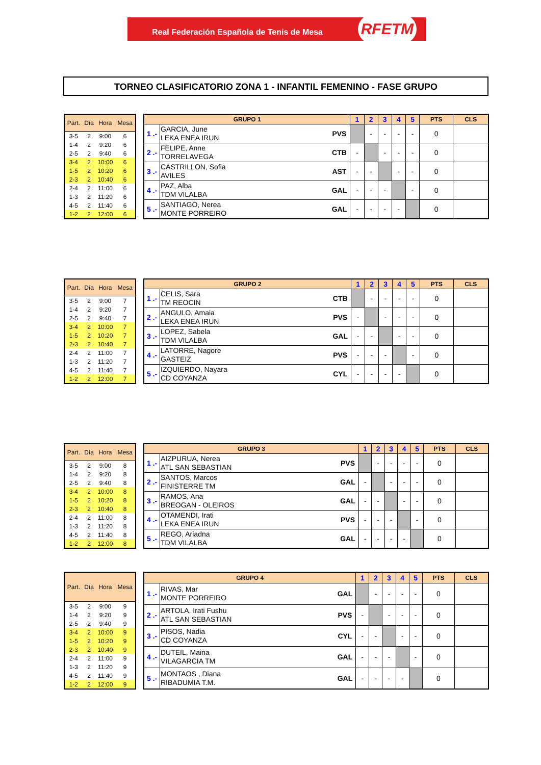Real Federación Española de Tenis de Mesa RFETM
TORNEO CLASIFICATORIO ZONA 1 - INFANTIL FEMENINO - FASE GRUPO
| Part. | Día | Hora | Mesa |
| --- | --- | --- | --- |
| 3-5 | 2 | 9:00 | 6 |
| 1-4 | 2 | 9:20 | 6 |
| 2-5 | 2 | 9:40 | 6 |
| 3-4 | 2 | 10:00 | 6 |
| 1-5 | 2 | 10:20 | 6 |
| 2-3 | 2 | 10:40 | 6 |
| 2-4 | 2 | 11:00 | 6 |
| 1-3 | 2 | 11:20 | 6 |
| 4-5 | 2 | 11:40 | 6 |
| 1-2 | 2 | 12:00 | 6 |
| GRUPO 1 | | | 1 | 2 | 3 | 4 | 5 | PTS | CLS |
| --- | --- | --- | --- | --- | --- | --- | --- | --- | --- |
| 1 .- | GARCIA, June LEKA ENEA IRUN | PVS | | - | - | - | - | 0 | |
| 2 .- | FELIPE, Anne TORRELAVEGA | CTB | - | | - | - | - | 0 | |
| 3 .- | CASTRILLON, Sofia AVILES | AST | - | - | | - | - | 0 | |
| 4 .- | PAZ, Alba TDM VILALBA | GAL | - | - | - | | - | 0 | |
| 5 .- | SANTIAGO, Nerea MONTE PORREIRO | GAL | - | - | - | - | | 0 | |
| Part. | Día | Hora | Mesa |
| --- | --- | --- | --- |
| 3-5 | 2 | 9:00 | 7 |
| 1-4 | 2 | 9:20 | 7 |
| 2-5 | 2 | 9:40 | 7 |
| 3-4 | 2 | 10:00 | 7 |
| 1-5 | 2 | 10:20 | 7 |
| 2-3 | 2 | 10:40 | 7 |
| 2-4 | 2 | 11:00 | 7 |
| 1-3 | 2 | 11:20 | 7 |
| 4-5 | 2 | 11:40 | 7 |
| 1-2 | 2 | 12:00 | 7 |
| GRUPO 2 | | | 1 | 2 | 3 | 4 | 5 | PTS | CLS |
| --- | --- | --- | --- | --- | --- | --- | --- | --- | --- |
| 1 .- | CELIS, Sara TM REOCIN | CTB | | - | - | - | - | 0 | |
| 2 .- | ANGULO, Amaia LEKA ENEA IRUN | PVS | - | | - | - | - | 0 | |
| 3 .- | LOPEZ, Sabela TDM VILALBA | GAL | - | - | | - | - | 0 | |
| 4 .- | LATORRE, Nagore GASTEIZ | PVS | - | - | - | | - | 0 | |
| 5 .- | IZQUIERDO, Nayara CD COYANZA | CYL | - | - | - | - | | 0 | |
| Part. | Día | Hora | Mesa |
| --- | --- | --- | --- |
| 3-5 | 2 | 9:00 | 8 |
| 1-4 | 2 | 9:20 | 8 |
| 2-5 | 2 | 9:40 | 8 |
| 3-4 | 2 | 10:00 | 8 |
| 1-5 | 2 | 10:20 | 8 |
| 2-3 | 2 | 10:40 | 8 |
| 2-4 | 2 | 11:00 | 8 |
| 1-3 | 2 | 11:20 | 8 |
| 4-5 | 2 | 11:40 | 8 |
| 1-2 | 2 | 12:00 | 8 |
| GRUPO 3 | | | 1 | 2 | 3 | 4 | 5 | PTS | CLS |
| --- | --- | --- | --- | --- | --- | --- | --- | --- | --- |
| 1 .- | AIZPURUA, Nerea ATL SAN SEBASTIAN | PVS | | - | - | - | - | 0 | |
| 2 .- | SANTOS, Marcos FINISTERRE TM | GAL | - | | - | - | - | 0 | |
| 3 .- | RAMOS, Ana BREOGAN - OLEIROS | GAL | - | - | | - | - | 0 | |
| 4 .- | OTAMENDI, Irati LEKA ENEA IRUN | PVS | - | - | - | | - | 0 | |
| 5 .- | REGO, Ariadna TDM VILALBA | GAL | - | - | - | - | | 0 | |
| Part. | Día | Hora | Mesa |
| --- | --- | --- | --- |
| 3-5 | 2 | 9:00 | 9 |
| 1-4 | 2 | 9:20 | 9 |
| 2-5 | 2 | 9:40 | 9 |
| 3-4 | 2 | 10:00 | 9 |
| 1-5 | 2 | 10:20 | 9 |
| 2-3 | 2 | 10:40 | 9 |
| 2-4 | 2 | 11:00 | 9 |
| 1-3 | 2 | 11:20 | 9 |
| 4-5 | 2 | 11:40 | 9 |
| 1-2 | 2 | 12:00 | 9 |
| GRUPO 4 | | | 1 | 2 | 3 | 4 | 5 | PTS | CLS |
| --- | --- | --- | --- | --- | --- | --- | --- | --- | --- |
| 1 .- | RIVAS, Mar MONTE PORREIRO | GAL | | - | - | - | - | 0 | |
| 2 .- | ARTOLA, Irati Fushu ATL SAN SEBASTIAN | PVS | - | | - | - | - | 0 | |
| 3 .- | PISOS, Nadia CD COYANZA | CYL | - | - | | - | - | 0 | |
| 4 .- | DUTEIL, Maina VILAGARCIA TM | GAL | - | - | - | | - | 0 | |
| 5 .- | MONTAOS , Diana RIBADUMIA T.M. | GAL | - | - | - | - | | 0 | |